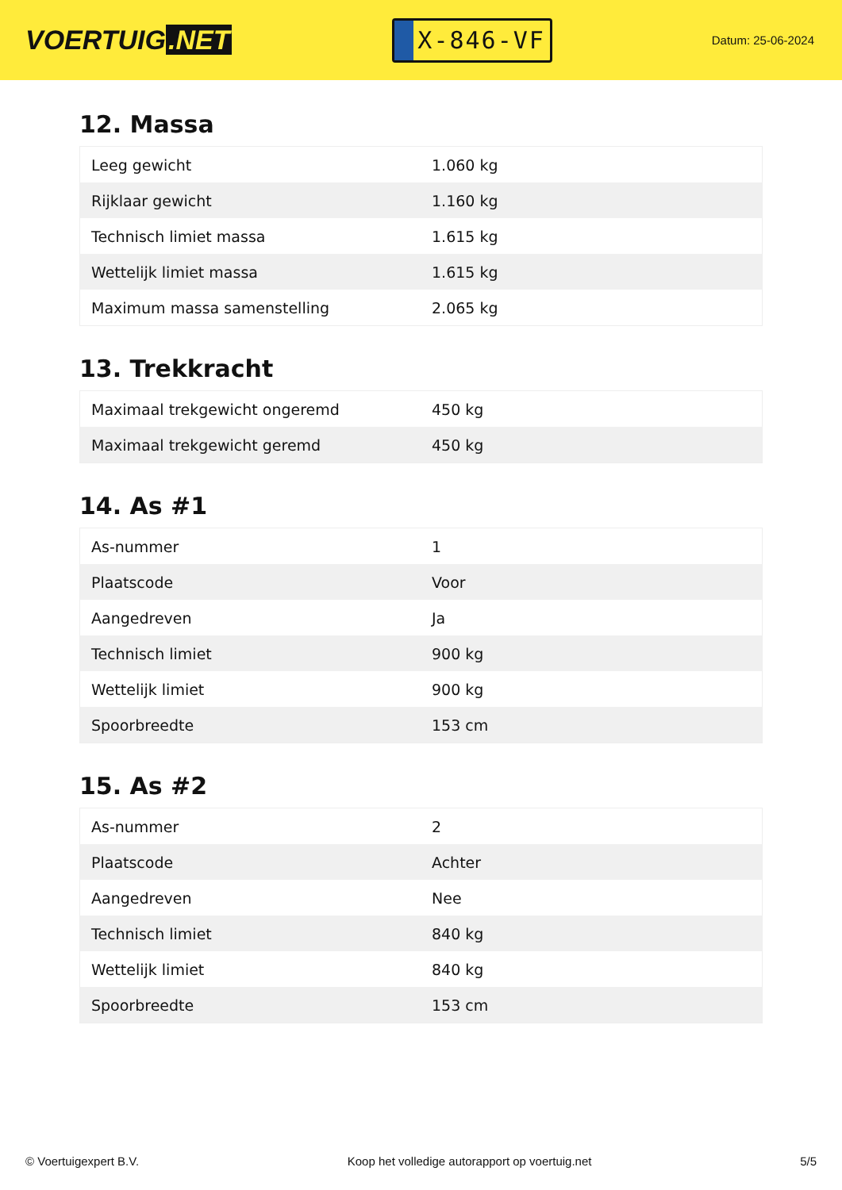VOERTUIG.NET
X-846-VF
Datum: 25-06-2024
12. Massa
| Leeg gewicht | 1.060 kg |
| Rijklaar gewicht | 1.160 kg |
| Technisch limiet massa | 1.615 kg |
| Wettelijk limiet massa | 1.615 kg |
| Maximum massa samenstelling | 2.065 kg |
13. Trekkracht
| Maximaal trekgewicht ongeremd | 450 kg |
| Maximaal trekgewicht geremd | 450 kg |
14. As #1
| As-nummer | 1 |
| Plaatscode | Voor |
| Aangedreven | Ja |
| Technisch limiet | 900 kg |
| Wettelijk limiet | 900 kg |
| Spoorbreedte | 153 cm |
15. As #2
| As-nummer | 2 |
| Plaatscode | Achter |
| Aangedreven | Nee |
| Technisch limiet | 840 kg |
| Wettelijk limiet | 840 kg |
| Spoorbreedte | 153 cm |
© Voertuigexpert B.V. Koop het volledige autorapport op voertuig.net 5/5